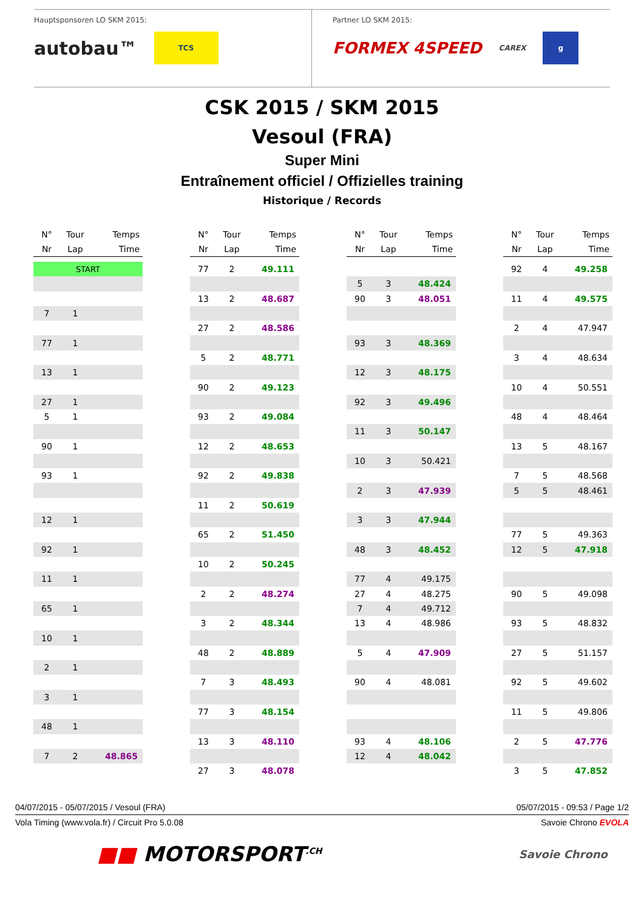Hauptsponsoren LO SKM 2015:
autobau™ TCS
Partner LO SKM 2015:
FORMEX 4SPEED CAREX g
CSK 2015 / SKM 2015
Vesoul (FRA)
Super Mini
Entraînement officiel / Offizielles training
Historique / Records
| N° | Tour | Temps |
| --- | --- | --- |
| Nr | Lap | Time |
| START | | |
| 7 | 1 | |
| 77 | 1 | |
| 13 | 1 | |
| 27 | 1 | |
| 5 | 1 | |
| 90 | 1 | |
| 93 | 1 | |
| 12 | 1 | |
| 92 | 1 | |
| 11 | 1 | |
| 65 | 1 | |
| 10 | 1 | |
| 2 | 1 | |
| 3 | 1 | |
| 48 | 1 | |
| 7 | 2 | 48.865 |
| N° | Tour | Temps |
| --- | --- | --- |
| Nr | Lap | Time |
| 77 | 2 | 49.111 |
| 13 | 2 | 48.687 |
| 27 | 2 | 48.586 |
| 5 | 2 | 48.771 |
| 90 | 2 | 49.123 |
| 93 | 2 | 49.084 |
| 12 | 2 | 48.653 |
| 92 | 2 | 49.838 |
| 11 | 2 | 50.619 |
| 65 | 2 | 51.450 |
| 10 | 2 | 50.245 |
| 2 | 2 | 48.274 |
| 3 | 2 | 48.344 |
| 48 | 2 | 48.889 |
| 7 | 3 | 48.493 |
| 77 | 3 | 48.154 |
| 13 | 3 | 48.110 |
| 27 | 3 | 48.078 |
| N° | Tour | Temps |
| --- | --- | --- |
| Nr | Lap | Time |
| 5 | 3 | 48.424 |
| 90 | 3 | 48.051 |
| 93 | 3 | 48.369 |
| 12 | 3 | 48.175 |
| 92 | 3 | 49.496 |
| 11 | 3 | 50.147 |
| 10 | 3 | 50.421 |
| 2 | 3 | 47.939 |
| 3 | 3 | 47.944 |
| 48 | 3 | 48.452 |
| 77 | 4 | 49.175 |
| 27 | 4 | 48.275 |
| 7 | 4 | 49.712 |
| 13 | 4 | 48.986 |
| 5 | 4 | 47.909 |
| 90 | 4 | 48.081 |
| 93 | 4 | 48.106 |
| 12 | 4 | 48.042 |
| N° | Tour | Temps |
| --- | --- | --- |
| Nr | Lap | Time |
| 92 | 4 | 49.258 |
| 11 | 4 | 49.575 |
| 2 | 4 | 47.947 |
| 3 | 4 | 48.634 |
| 10 | 4 | 50.551 |
| 48 | 4 | 48.464 |
| 13 | 5 | 48.167 |
| 7 | 5 | 48.568 |
| 5 | 5 | 48.461 |
| 77 | 5 | 49.363 |
| 12 | 5 | 47.918 |
| 90 | 5 | 49.098 |
| 93 | 5 | 48.832 |
| 27 | 5 | 51.157 |
| 92 | 5 | 49.602 |
| 11 | 5 | 49.806 |
| 2 | 5 | 47.776 |
| 3 | 5 | 47.852 |
04/07/2015 - 05/07/2015 / Vesoul (FRA) 05/07/2015 - 09:53 / Page 1/2
Vola Timing (www.vola.fr) / Circuit Pro 5.0.08 Savoie Chrono EVOLA
■■ MOTORSPORT<sup>.CH</sup> Savoie Chrono